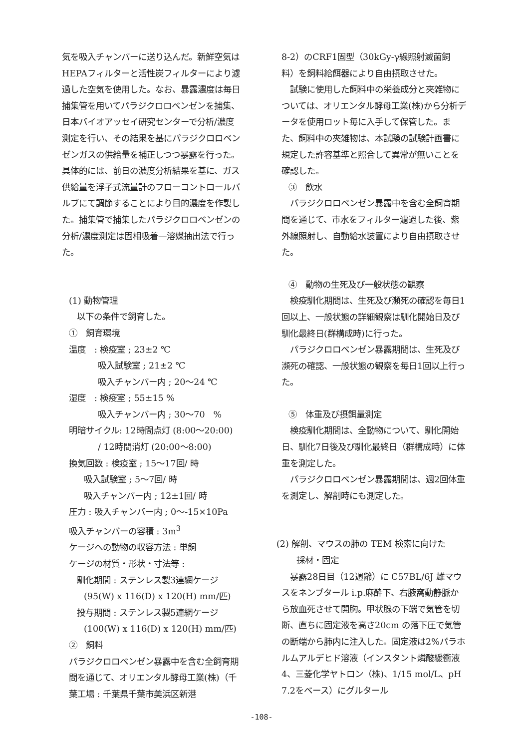気を吸入チャンバーに送り込んだ。新鮮空気はHEPAフィルターと活性炭フィルターにより濾過した空気を使用した。なお、暴露濃度は毎日捕集管を用いてパラジクロロベンゼンを捕集、日本バイオアッセイ研究センターで分析/濃度測定を行い、その結果を基にパラジクロロベンゼンガスの供給量を補正しつつ暴露を行った。具体的には、前日の濃度分析結果を基に、ガス供給量を浮子式流量計のフローコントロールバルブにて調節することにより目的濃度を作製した。捕集管で捕集したパラジクロロベンゼンの分析/濃度測定は固相吸着—溶媒抽出法で行った。
(1) 動物管理
以下の条件で飼育した。
①　飼育環境
温度　: 検疫室 ; 23±2 ℃
吸入試験室 ; 21±2 ℃
吸入チャンバー内 ; 20～24 ℃
湿度　: 検疫室 ; 55±15 %
吸入チャンバー内 ; 30～70　%
明暗サイクル: 12時間点灯 (8:00～20:00)
/ 12時間消灯 (20:00～8:00)
換気回数 : 検疫室 ; 15～17回/ 時
吸入試験室 ; 5～7回/ 時
吸入チャンバー内 ; 12±1回/ 時
圧力 : 吸入チャンバー内 ; 0～-15×10Pa
吸入チャンバーの容積 : 3m<sup>3</sup>
ケージへの動物の収容方法 : 単飼
ケージの材質・形状・寸法等 :
馴化期間 : ステンレス製3連網ケージ
(95(W) x 116(D) x 120(H) mm/匹)
投与期間 : ステンレス製5連網ケージ
(100(W) x 116(D) x 120(H) mm/匹)
②　飼料
パラジクロロベンゼン暴露中を含む全飼育期間を通じて、オリエンタル酵母工業(株)（千葉工場 : 千葉県千葉市美浜区新港
8-2）のCRF1固型（30kGy-γ線照射滅菌飼料）を飼料給餌器により自由摂取させた。
　試験に使用した飼料中の栄養成分と夾雑物については、オリエンタル酵母工業(株)から分析データを使用ロット毎に入手して保管した。また、飼料中の夾雑物は、本試験の試験計画書に規定した許容基準と照合して異常が無いことを確認した。
③　飲水
　パラジクロロベンゼン暴露中を含む全飼育期間を通じて、市水をフィルター濾過した後、紫外線照射し、自動給水装置により自由摂取させた。
④　動物の生死及び一般状態の観察
　検疫馴化期間は、生死及び瀕死の確認を毎日1回以上、一般状態の詳細観察は馴化開始日及び馴化最終日(群構成時)に行った。
　パラジクロロベンゼン暴露期間は、生死及び瀕死の確認、一般状態の観察を毎日1回以上行った。
⑤　体重及び摂餌量測定
　検疫馴化期間は、全動物について、馴化開始日、馴化7日後及び馴化最終日（群構成時）に体重を測定した。
　パラジクロロベンゼン暴露期間は、週2回体重を測定し、解剖時にも測定した。
(2) 解剖、マウスの肺の TEM 検索に向けた
採材・固定
　暴露28日目（12週齢）に C57BL/6J 雄マウスをネンブタール i.p.麻酔下、右腋窩動静脈から放血死させて開胸。甲状腺の下端で気管を切断、直ちに固定液を高さ20cm の落下圧で気管の断端から肺内に注入した。固定液は2%パラホルムアルデヒド溶液（インスタント燐酸緩衝液4、三菱化学ヤトロン（株)、1/15 mol/L、pH 7.2をベース）にグルタール
-108-